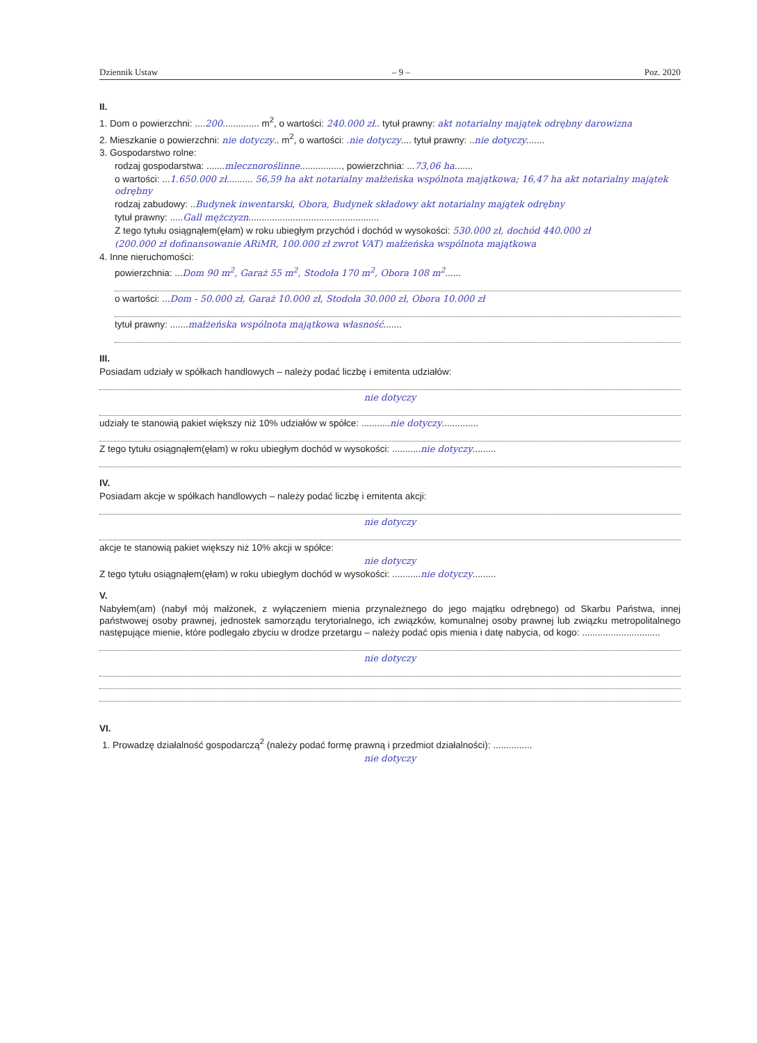Dziennik Ustaw – 9 – Poz. 2020
II.
1. Dom o powierzchni: ....200.............. m<sup>2</sup>, o wartości: 240.000 zł.. tytuł prawny: akt notarialny majątek odrębny darowizna
2. Mieszkanie o powierzchni: nie dotyczy.. m<sup>2</sup>, o wartości: .nie dotyczy.... tytuł prawny: ..nie dotyczy.......
3. Gospodarstwo rolne:
rodzaj gospodarstwa: .......mlecznoroślinne................, powierzchnia: ...73,06 ha.......
o wartości: ...1.650.000 zł.......... 56,59 ha akt notarialny małżeńska wspólnota majątkowa; 16,47 ha akt notarialny majątek odrębny
rodzaj zabudowy: ..Budynek inwentarski, Obora, Budynek składowy akt notarialny majątek odrębny
tytuł prawny: .....Gall mężczyzn..................................................
Z tego tytułu osiągnąłem(ęłam) w roku ubiegłym przychód i dochód w wysokości: 530.000 zł, dochód 440.000 zł
(200.000 zł dofinansowanie ARiMR, 100.000 zł zwrot VAT) małżeńska wspólnota majątkowa
4. Inne nieruchomości:
powierzchnia: ...Dom 90 m<sup>2</sup>, Garaż 55 m<sup>2</sup>, Stodoła 170 m<sup>2</sup>, Obora 108 m<sup>2</sup>......
o wartości: ...Dom - 50.000 zł, Garaż 10.000 zł, Stodoła 30.000 zł, Obora 10.000 zł
tytuł prawny: .......małżeńska wspólnota majątkowa własność.......
III.
Posiadam udziały w spółkach handlowych – należy podać liczbę i emitenta udziałów:
nie dotyczy
udziały te stanowią pakiet większy niż 10% udziałów w spółce: ...........nie dotyczy..............
Z tego tytułu osiągnąłem(ęłam) w roku ubiegłym dochód w wysokości: ...........nie dotyczy.........
IV.
Posiadam akcje w spółkach handlowych – należy podać liczbę i emitenta akcji:
nie dotyczy
akcje te stanowią pakiet większy niż 10% akcji w spółce:
nie dotyczy
Z tego tytułu osiągnąłem(ęłam) w roku ubiegłym dochód w wysokości: ...........nie dotyczy.........
V.
Nabyłem(am) (nabył mój małżonek, z wyłączeniem mienia przynależnego do jego majątku odrębnego) od Skarbu Państwa, innej państwowej osoby prawnej, jednostek samorządu terytorialnego, ich związków, komunalnej osoby prawnej lub związku metropolitalnego następujące mienie, które podlegało zbyciu w drodze przetargu – należy podać opis mienia i datę nabycia, od kogo: ..............................
nie dotyczy
VI.
1. Prowadzę działalność gospodarczą<sup>2</sup> (należy podać formę prawną i przedmiot działalności): ...............
nie dotyczy